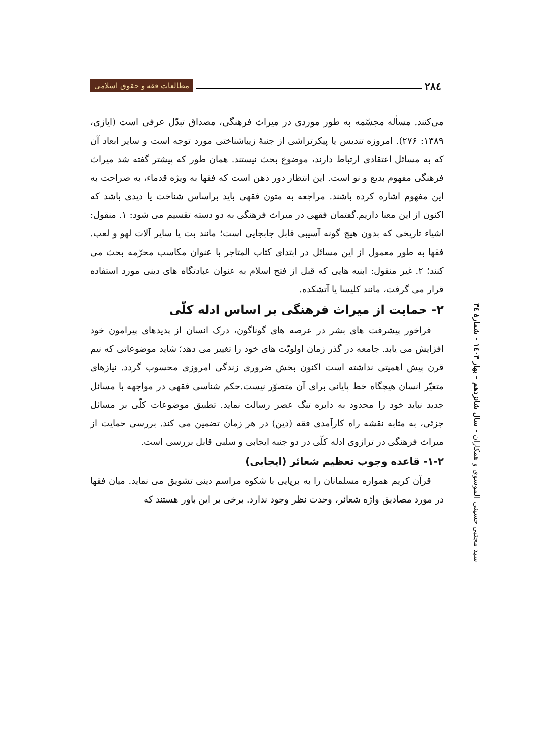۲۸٤
مطالعات فقه و حقوق اسلامی
می‌کنند. مسأله مجسّمه به طور موردی در میراث فرهنگی، مصداق تبدّل عرفی است (ایازی، ۱۳۸۹: ۲۷۶). امروزه تندیس یا پیکرتراشی از جنبۀ زیباشناختی مورد توجه است و سایر ابعاد آن که به مسائل اعتقادی ارتباط دارند، موضوع بحث نیستند. همان طور که پیشتر گفته شد میراث فرهنگی مفهوم بدیع و نو است. این انتظار دور ذهن است که فقها به ویژه قدماء، به صراحت به این مفهوم اشاره کرده باشند. مراجعه به متون فقهی باید براساس شناخت یا دیدی باشد که اکنون از این معنا داریم.گفتمان فقهی در میراث فرهنگی به دو دسته تقسیم می شود: ۱. منقول: اشیاء تاریخی که بدون هیچ گونه آسیبی قابل جابجایی است؛ مانند بت یا سایر آلات لهو و لعب. فقها به طور معمول از این مسائل در ابتدای کتاب المتاجر با عنوان مکاسب محرّمه بحث می کنند؛ ۲. غیر منقول: ابنیه هایی که قبل از فتح اسلام به عنوان عبادتگاه های دینی مورد استفاده قرار می گرفت، مانند کلیسا یا آتشکده.
۲- حمایت از میراث فرهنگی بر اساس ادله کلّی
فراخور پیشرفت های بشر در عرصه های گوناگون، درک انسان از پدیدهای پیرامون خود افزایش می یابد. جامعه در گذر زمان اولویّت های خود را تغییر می دهد؛ شاید موضوعاتی که نیم قرن پیش اهمیتی نداشته است اکنون بخش ضروری زندگی امروزی محسوب گردد. نیازهای متغیّر انسان هیچگاه خط پایانی برای آن متصوّر نیست.حکم شناسی فقهی در مواجهه با مسائل جدید نباید خود را محدود به دایره تنگ عصر رسالت نماید. تطبیق موضوعات کلّی بر مسائل جزئی، به مثابه نقشه راه کارآمدی فقه (دین) در هر زمان تضمین می کند. بررسی حمایت از میراث فرهنگی در ترازوی ادله کلّی در دو جنبه ایجابی و سلبی قابل بررسی است.
۱-۲- قاعده وجوب تعظیم شعائر (ایجابی)
قرآن کریم همواره مسلمانان را به برپایی با شکوه مراسم دینی تشویق می نماید. میان فقها در مورد مصادیق واژه شعائر، وحدت نظر وجود ندارد. برخی بر این باور هستند که
سید مجتبی حسینی الموسوی و همکاران - سال شانزدهم - بهار ۱٤۰۳ - شمارۀ ۳٤